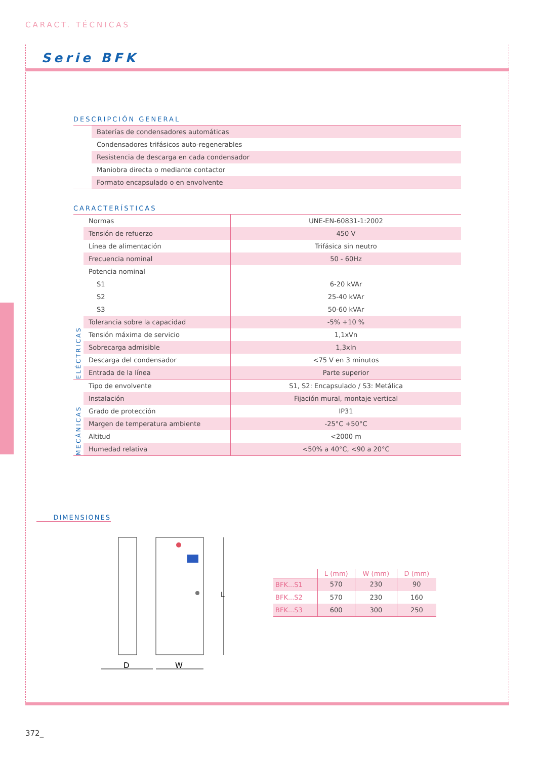CARACT. TÉCNICAS
Serie BFK
DESCRIPCIÓN GENERAL
| | Baterías de condensadores automáticas |
| | Condensadores trifásicos auto-regenerables |
| | Resistencia de descarga en cada condensador |
| | Maniobra directa o mediante contactor |
| | Formato encapsulado o en envolvente |
CARACTERÍSTICAS
| ELÉCTRICAS | Normas | UNE-EN-60831-1:2002 |
| | Tensión de refuerzo | 450 V |
| | Línea de alimentación | Trifásica sin neutro |
| | Frecuencia nominal | 50 - 60Hz |
| | Potencia nominal | |
| | S1 | 6-20 kVAr |
| | S2 | 25-40 kVAr |
| | S3 | 50-60 kVAr |
| | Tolerancia sobre la capacidad | -5% +10 % |
| | Tensión máxima de servicio | 1,1xVn |
| | Sobrecarga admisible | 1,3xIn |
| | Descarga del condensador | <75 V en 3 minutos |
| | Entrada de la línea | Parte superior |
| MECÁNICAS | Tipo de envolvente | S1, S2: Encapsulado / S3: Metálica |
| | Instalación | Fijación mural, montaje vertical |
| | Grado de protección | IP31 |
| | Margen de temperatura ambiente | -25°C +50°C |
| | Altitud | <2000 m |
| | Humedad relativa | <50% a 40°C, <90 a 20°C |
DIMENSIONES
L
D
W
| | L (mm) | W (mm) | D (mm) |
| --- | --- | --- | --- |
| BFK...S1 | 570 | 230 | 90 |
| BFK...S2 | 570 | 230 | 160 |
| BFK...S3 | 600 | 300 | 250 |
372_